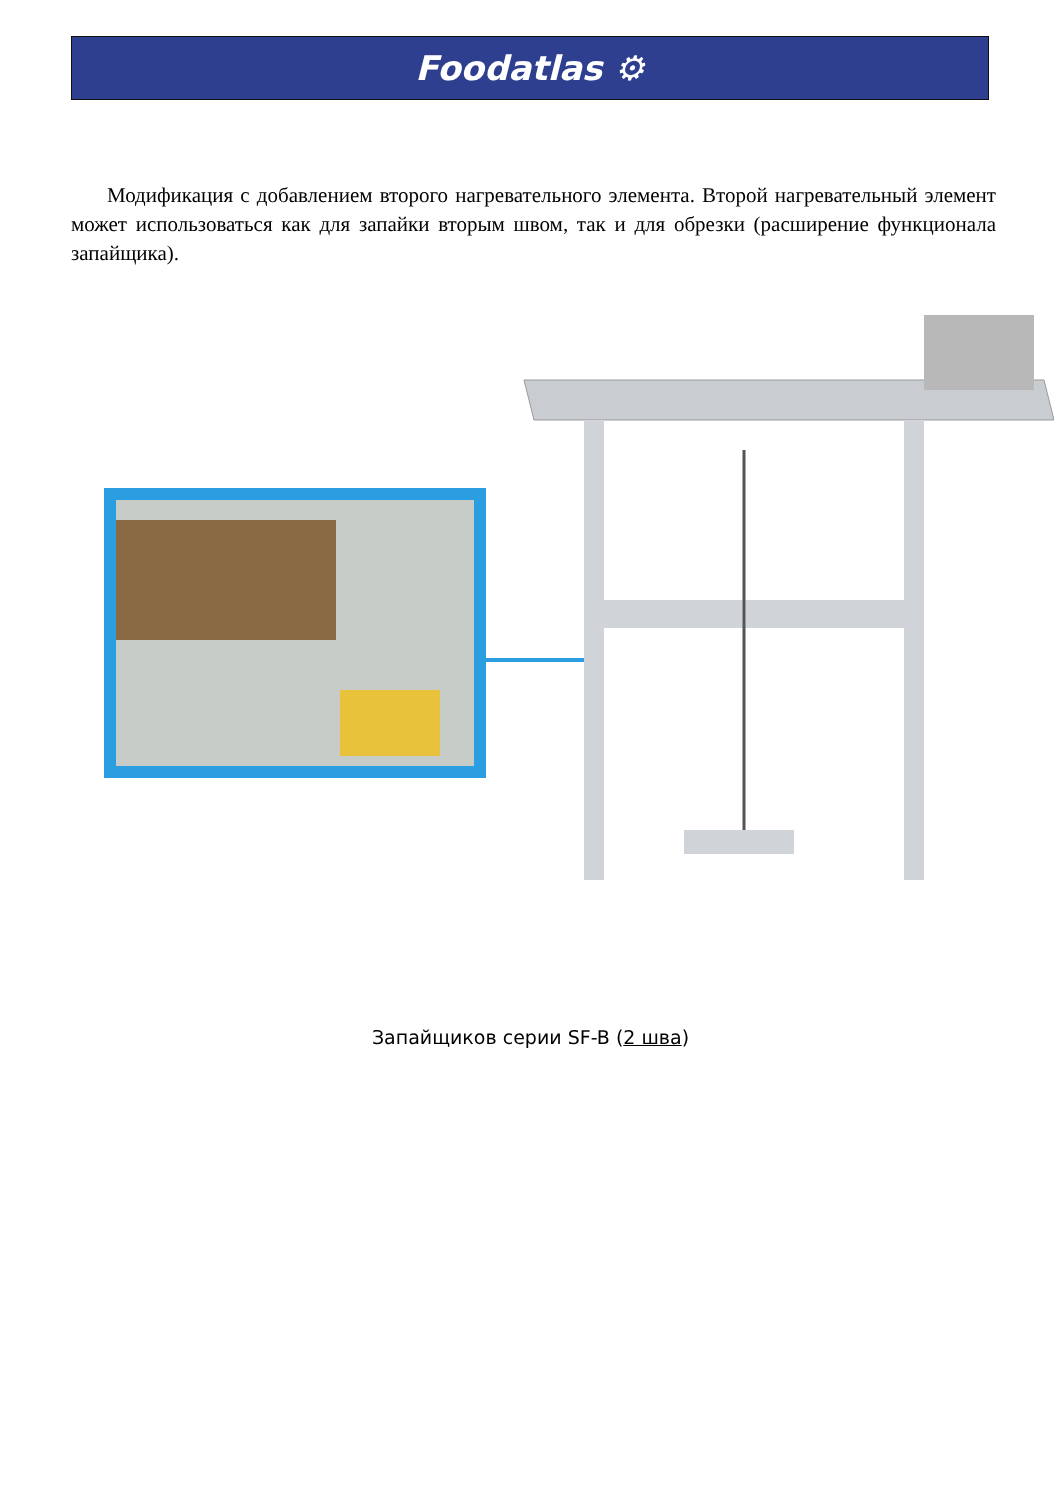Foodatlas ⚙
Модификация с добавлением второго нагревательного элемента. Второй нагревательный элемент может использоваться как для запайки вторым швом, так и для обрезки (расширение функционала запайщика).
Запайщиков серии SF-B (2 шва)